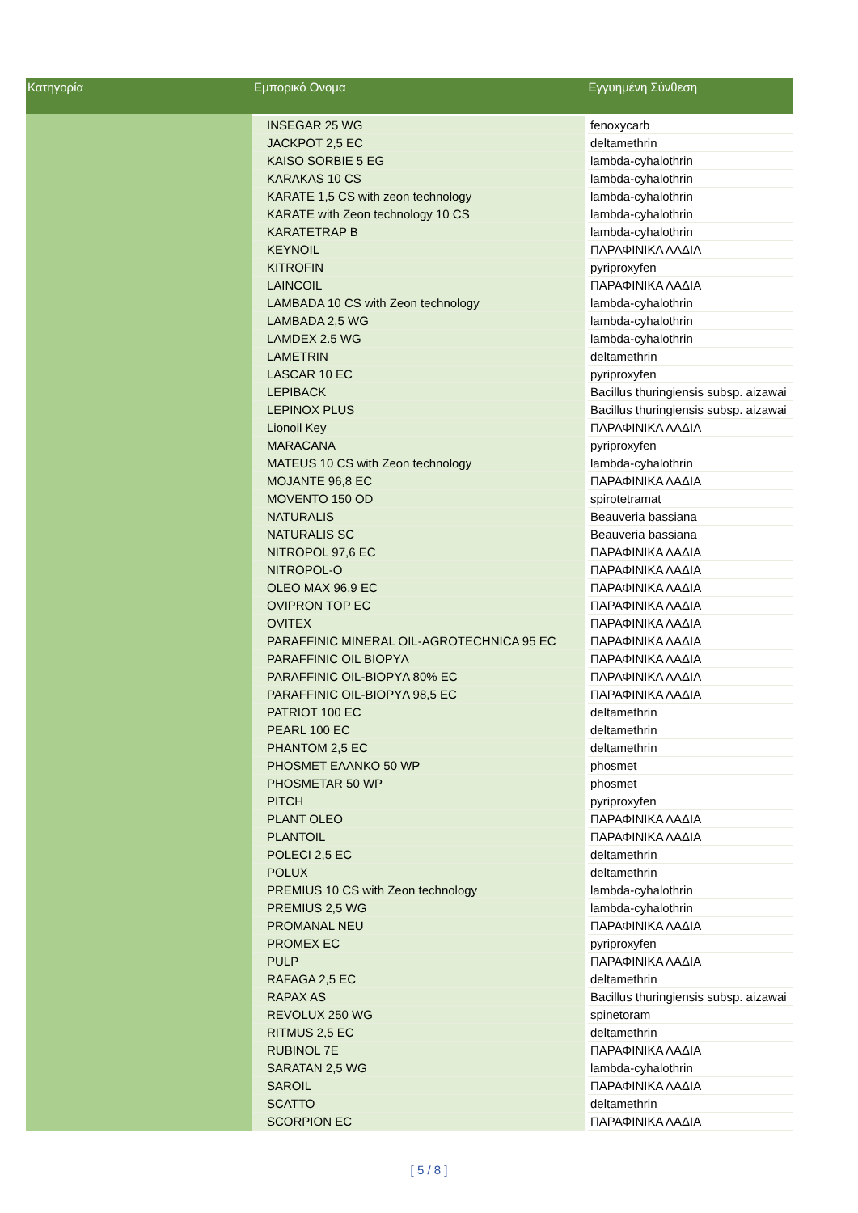| Κατηγορία | Εμπορικό Ονομα | Εγγυημένη Σύνθεση |
| --- | --- | --- |
| | INSEGAR 25 WG | fenoxycarb |
| | JACKPOT 2,5 EC | deltamethrin |
| | KAISO SORBIE 5 EG | lambda-cyhalothrin |
| | KARAKAS 10 CS | lambda-cyhalothrin |
| | KARATE 1,5 CS with zeon technology | lambda-cyhalothrin |
| | KARATE with Zeon technology 10 CS | lambda-cyhalothrin |
| | KARATETRAP B | lambda-cyhalothrin |
| | KEYNOIL | ΠΑΡΑΦΙΝΙΚΑ ΛΑΔΙΑ |
| | KITROFIN | pyriproxyfen |
| | LAINCOIL | ΠΑΡΑΦΙΝΙΚΑ ΛΑΔΙΑ |
| | LAMBADA 10 CS with Zeon technology | lambda-cyhalothrin |
| | LAMBADA 2,5 WG | lambda-cyhalothrin |
| | LAMDEX 2.5 WG | lambda-cyhalothrin |
| | LAMETRIN | deltamethrin |
| | LASCAR 10 EC | pyriproxyfen |
| | LEPIBACK | Bacillus thuringiensis subsp. aizawai |
| | LEPINOX PLUS | Bacillus thuringiensis subsp. aizawai |
| | Lionoil Key | ΠΑΡΑΦΙΝΙΚΑ ΛΑΔΙΑ |
| | MARACANA | pyriproxyfen |
| | MATEUS 10 CS with Zeon technology | lambda-cyhalothrin |
| | MOJANTE 96,8 EC | ΠΑΡΑΦΙΝΙΚΑ ΛΑΔΙΑ |
| | MOVENTO 150 OD | spirotetramat |
| | NATURALIS | Beauveria bassiana |
| | NATURALIS SC | Beauveria bassiana |
| | NITROPOL 97,6 EC | ΠΑΡΑΦΙΝΙΚΑ ΛΑΔΙΑ |
| | NITROPOL-O | ΠΑΡΑΦΙΝΙΚΑ ΛΑΔΙΑ |
| | OLEO MAX 96.9 EC | ΠΑΡΑΦΙΝΙΚΑ ΛΑΔΙΑ |
| | OVIPRON TOP EC | ΠΑΡΑΦΙΝΙΚΑ ΛΑΔΙΑ |
| | OVITEX | ΠΑΡΑΦΙΝΙΚΑ ΛΑΔΙΑ |
| | PARAFFINIC MINERAL OIL-AGROTECHNICA 95 EC | ΠΑΡΑΦΙΝΙΚΑ ΛΑΔΙΑ |
| | PARAFFINIC OIL BIOPYΛ | ΠΑΡΑΦΙΝΙΚΑ ΛΑΔΙΑ |
| | PARAFFINIC OIL-BIOPYΛ 80% EC | ΠΑΡΑΦΙΝΙΚΑ ΛΑΔΙΑ |
| | PARAFFINIC OIL-BIOPYΛ 98,5 EC | ΠΑΡΑΦΙΝΙΚΑ ΛΑΔΙΑ |
| | PATRIOT 100 EC | deltamethrin |
| | PEARL 100 EC | deltamethrin |
| | PHANTOM 2,5 EC | deltamethrin |
| | PHOSMET ΕΛΑΝΚΟ 50 WP | phosmet |
| | PHOSMETAR 50 WP | phosmet |
| | PITCH | pyriproxyfen |
| | PLANT OLEO | ΠΑΡΑΦΙΝΙΚΑ ΛΑΔΙΑ |
| | PLANTOIL | ΠΑΡΑΦΙΝΙΚΑ ΛΑΔΙΑ |
| | POLECI 2,5 EC | deltamethrin |
| | POLUX | deltamethrin |
| | PREMIUS 10 CS with Zeon technology | lambda-cyhalothrin |
| | PREMIUS 2,5 WG | lambda-cyhalothrin |
| | PROMANAL NEU | ΠΑΡΑΦΙΝΙΚΑ ΛΑΔΙΑ |
| | PROMEX EC | pyriproxyfen |
| | PULP | ΠΑΡΑΦΙΝΙΚΑ ΛΑΔΙΑ |
| | RAFAGA 2,5 EC | deltamethrin |
| | RAPAX AS | Bacillus thuringiensis subsp. aizawai |
| | REVOLUX 250 WG | spinetoram |
| | RITMUS 2,5 EC | deltamethrin |
| | RUBINOL 7E | ΠΑΡΑΦΙΝΙΚΑ ΛΑΔΙΑ |
| | SARATAN 2,5 WG | lambda-cyhalothrin |
| | SAROIL | ΠΑΡΑΦΙΝΙΚΑ ΛΑΔΙΑ |
| | SCATTO | deltamethrin |
| | SCORPION EC | ΠΑΡΑΦΙΝΙΚΑ ΛΑΔΙΑ |
[ 5 / 8 ]